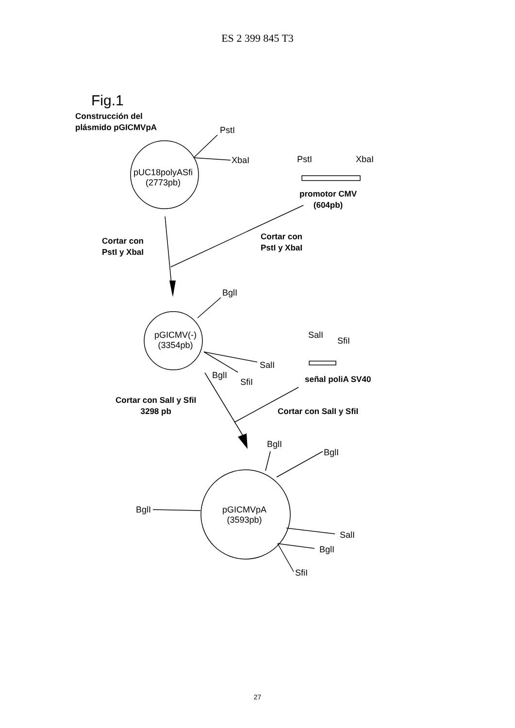ES 2 399 845 T3
Fig.1
Construcción del
plásmido pGICMVpA
PstI
XbaI
pUC18polyASfi
(2773pb)
PstI XbaI
promotor CMV
(604pb)
Cortar con
PstI y XbaI
Cortar con
PstI y XbaI
BglI
pGICMV(-)
(3354pb)
SalI
SfiI
SalI
BglI
SfiI señal poliA SV40
Cortar con SalI y SfiI
3298 pb
Cortar con SalI y SfiI
BglI
BglI
BglI
pGICMVpA
(3593pb)
SalI
BglI
SfiI
27